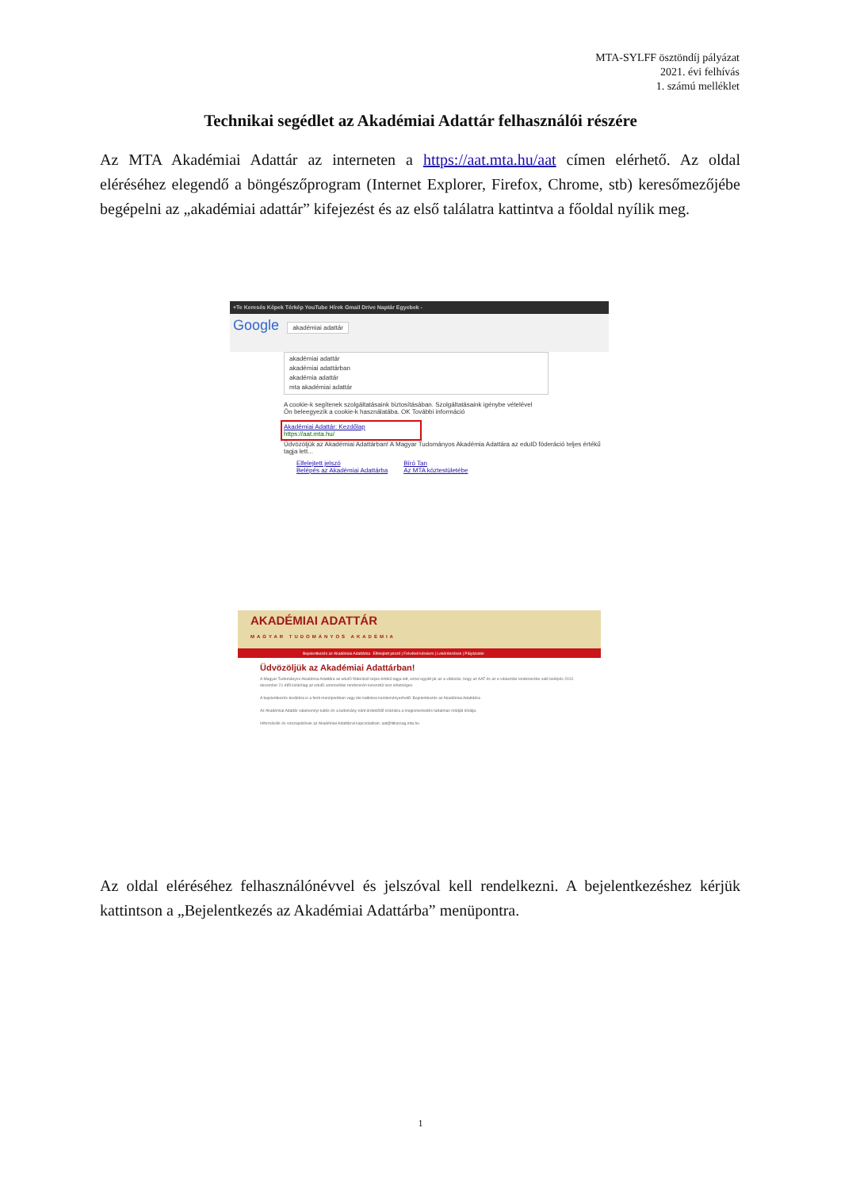MTA-SYLFF ösztöndíj pályázat
2021. évi felhívás
1. számú melléklet
Technikai segédlet az Akadémiai Adattár felhasználói részére
Az MTA Akadémiai Adattár az interneten a https://aat.mta.hu/aat címen elérhető. Az oldal eléréséhez elegendő a böngészőprogram (Internet Explorer, Firefox, Chrome, stb) keresőmezőjébe begépelni az „akadémiai adattár” kifejezést és az első találatra kattintva a főoldal nyílik meg.
+Te Keresés Képek Térkép YouTube Hírek Gmail Drive Naptár Egyebek -
Google akadémiai adattár
akadémiai adattár
akadémiai adattárban
akadémia adattár
mta akadémiai adattár
A cookie-k segítenek szolgáltatásaink biztosításában. Szolgáltatásaink igénybe vételével Ön beleegyezik a cookie-k használatába. OK További információ
Akadémiai Adattár: Kezdőlap
https://aat.mta.hu/
Üdvözöljük az Akadémiai Adattárban! A Magyar Tudományos Akadémia Adattára az eduID föderáció teljes értékű tagja lett...
Elfelejtett jelszó
Belépés az Akadémiai Adattárba
Bíró Tan
Az MTA köztestületébe
AKADÉMIAI ADATTÁR
MAGYAR TUDOMÁNYOS AKADÉMIA
Bejelentkezés az Akadémiai Adattárba Elfelejtett jelszó | Felvételi kérelem | Lekérdezések | Pályázatok
Üdvözöljük az Akadémiai Adattárban!
A Magyar Tudományos Akadémia Adattára az eduID föderáció teljes értékű tagja lett, ezzel együtt jár az a változás, hogy az AAT és az e-választás rendszerébe való belépés 2012. december 21-étől kizárólag az eduID azonosítási rendszerén keresztül lesz lehetséges.
A bejelentkezés továbbra is a fenti menüpontban vagy ide kattintva kezdeményezhető: Bejelentkezés az Akadémiai Adattárba
Az Akadémiai Adattár valamennyi tudós és a tudomány iránt érdeklődő számára a megismerkedés tartalmas módját kínálja.
Információk és visszajelzések az Akadémiai Adattárral kapcsolatban: aat@titkarsag.mta.hu
Az oldal eléréséhez felhasználónévvel és jelszóval kell rendelkezni. A bejelentkezéshez kérjük kattintson a „Bejelentkezés az Akadémiai Adattárba” menüpontra.
1